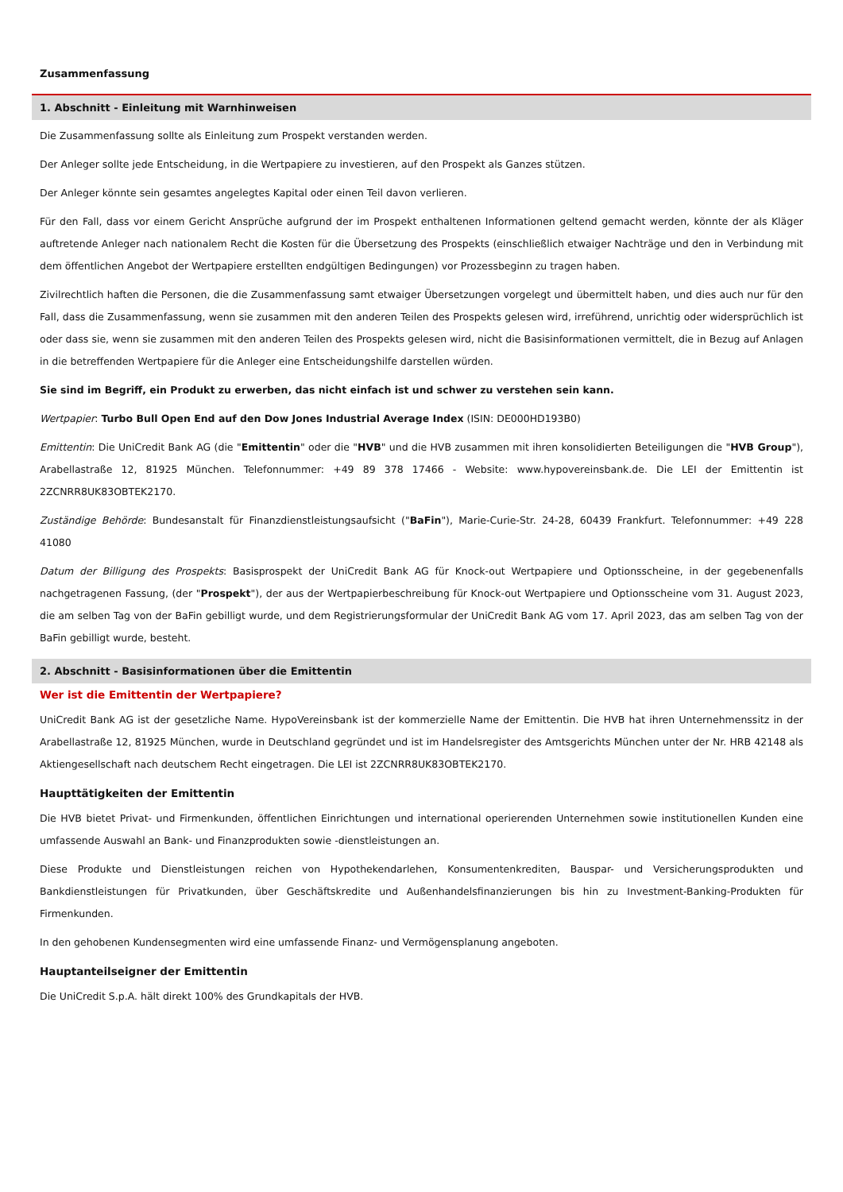Zusammenfassung
1. Abschnitt - Einleitung mit Warnhinweisen
Die Zusammenfassung sollte als Einleitung zum Prospekt verstanden werden.
Der Anleger sollte jede Entscheidung, in die Wertpapiere zu investieren, auf den Prospekt als Ganzes stützen.
Der Anleger könnte sein gesamtes angelegtes Kapital oder einen Teil davon verlieren.
Für den Fall, dass vor einem Gericht Ansprüche aufgrund der im Prospekt enthaltenen Informationen geltend gemacht werden, könnte der als Kläger auftretende Anleger nach nationalem Recht die Kosten für die Übersetzung des Prospekts (einschließlich etwaiger Nachträge und den in Verbindung mit dem öffentlichen Angebot der Wertpapiere erstellten endgültigen Bedingungen) vor Prozessbeginn zu tragen haben.
Zivilrechtlich haften die Personen, die die Zusammenfassung samt etwaiger Übersetzungen vorgelegt und übermittelt haben, und dies auch nur für den Fall, dass die Zusammenfassung, wenn sie zusammen mit den anderen Teilen des Prospekts gelesen wird, irreführend, unrichtig oder widersprüchlich ist oder dass sie, wenn sie zusammen mit den anderen Teilen des Prospekts gelesen wird, nicht die Basisinformationen vermittelt, die in Bezug auf Anlagen in die betreffenden Wertpapiere für die Anleger eine Entscheidungshilfe darstellen würden.
Sie sind im Begriff, ein Produkt zu erwerben, das nicht einfach ist und schwer zu verstehen sein kann.
Wertpapier: Turbo Bull Open End auf den Dow Jones Industrial Average Index (ISIN: DE000HD193B0)
Emittentin: Die UniCredit Bank AG (die "Emittentin" oder die "HVB" und die HVB zusammen mit ihren konsolidierten Beteiligungen die "HVB Group"), Arabellastraße 12, 81925 München. Telefonnummer: +49 89 378 17466 - Website: www.hypovereinsbank.de. Die LEI der Emittentin ist 2ZCNRR8UK83OBTEK2170.
Zuständige Behörde: Bundesanstalt für Finanzdienstleistungsaufsicht ("BaFin"), Marie-Curie-Str. 24-28, 60439 Frankfurt. Telefonnummer: +49 228 41080
Datum der Billigung des Prospekts: Basisprospekt der UniCredit Bank AG für Knock-out Wertpapiere und Optionsscheine, in der gegebenenfalls nachgetragenen Fassung, (der "Prospekt"), der aus der Wertpapierbeschreibung für Knock-out Wertpapiere und Optionsscheine vom 31. August 2023, die am selben Tag von der BaFin gebilligt wurde, und dem Registrierungsformular der UniCredit Bank AG vom 17. April 2023, das am selben Tag von der BaFin gebilligt wurde, besteht.
2. Abschnitt - Basisinformationen über die Emittentin
Wer ist die Emittentin der Wertpapiere?
UniCredit Bank AG ist der gesetzliche Name. HypoVereinsbank ist der kommerzielle Name der Emittentin. Die HVB hat ihren Unternehmenssitz in der Arabellastraße 12, 81925 München, wurde in Deutschland gegründet und ist im Handelsregister des Amtsgerichts München unter der Nr. HRB 42148 als Aktiengesellschaft nach deutschem Recht eingetragen. Die LEI ist 2ZCNRR8UK83OBTEK2170.
Haupttätigkeiten der Emittentin
Die HVB bietet Privat- und Firmenkunden, öffentlichen Einrichtungen und international operierenden Unternehmen sowie institutionellen Kunden eine umfassende Auswahl an Bank- und Finanzprodukten sowie -dienstleistungen an.
Diese Produkte und Dienstleistungen reichen von Hypothekendarlehen, Konsumentenkrediten, Bauspar- und Versicherungsprodukten und Bankdienstleistungen für Privatkunden, über Geschäftskredite und Außenhandelsfinanzierungen bis hin zu Investment-Banking-Produkten für Firmenkunden.
In den gehobenen Kundensegmenten wird eine umfassende Finanz- und Vermögensplanung angeboten.
Hauptanteilseigner der Emittentin
Die UniCredit S.p.A. hält direkt 100% des Grundkapitals der HVB.